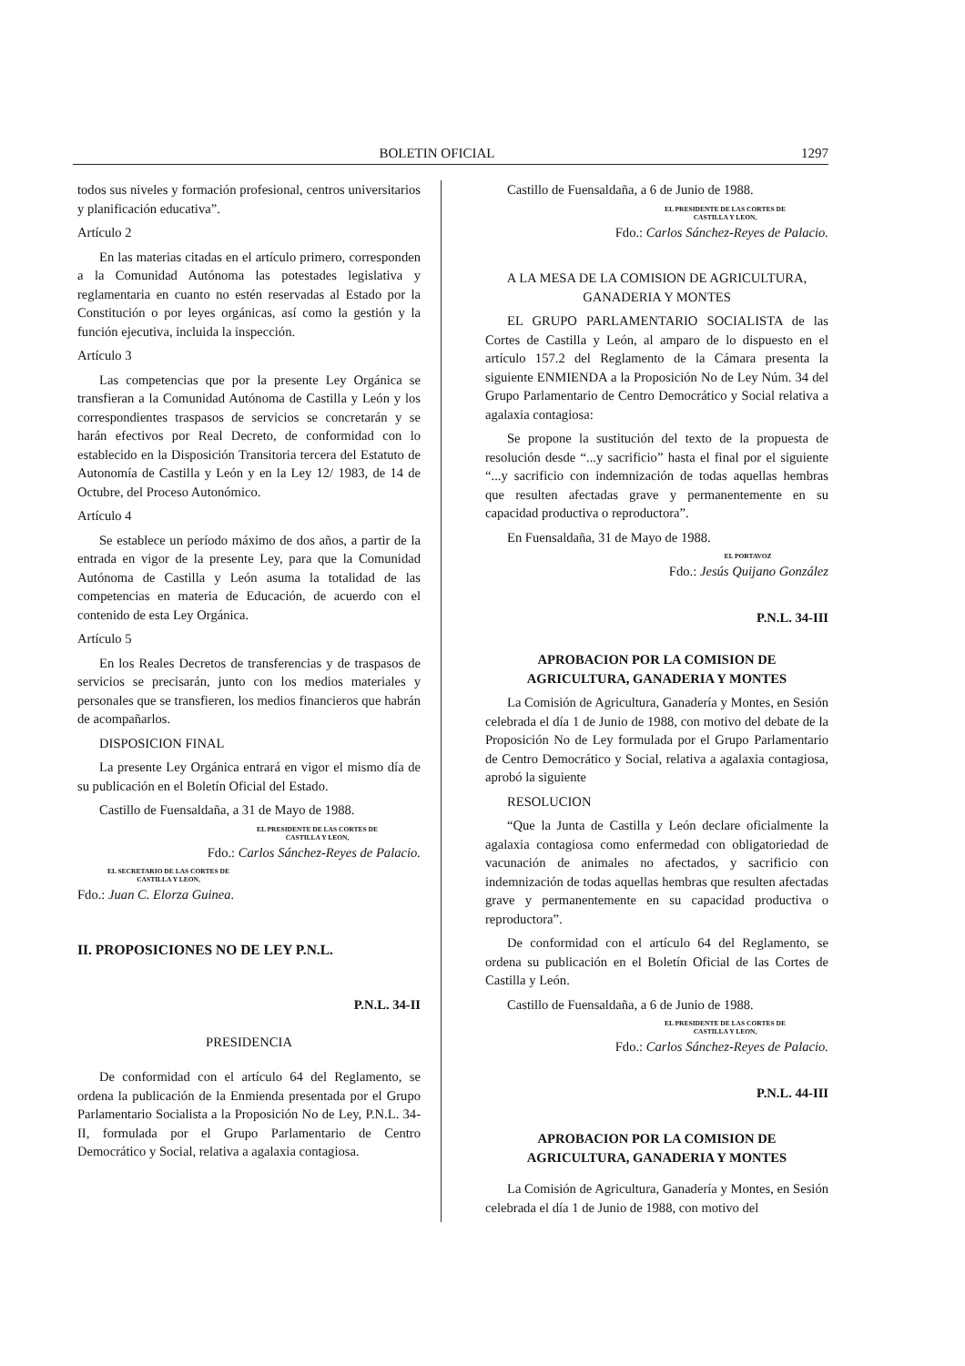BOLETIN OFICIAL 1297
todos sus niveles y formación profesional, centros universitarios y planificación educativa”.
Artículo 2
En las materias citadas en el artículo primero, corresponden a la Comunidad Autónoma las potestades legislativa y reglamentaria en cuanto no estén reservadas al Estado por la Constitución o por leyes orgánicas, así como la gestión y la función ejecutiva, incluida la inspección.
Artículo 3
Las competencias que por la presente Ley Orgánica se transfieran a la Comunidad Autónoma de Castilla y León y los correspondientes traspasos de servicios se concretarán y se harán efectivos por Real Decreto, de conformidad con lo establecido en la Disposición Transitoria tercera del Estatuto de Autonomía de Castilla y León y en la Ley 12/ 1983, de 14 de Octubre, del Proceso Autonómico.
Artículo 4
Se establece un período máximo de dos años, a partir de la entrada en vigor de la presente Ley, para que la Comunidad Autónoma de Castilla y León asuma la totalidad de las competencias en materia de Educación, de acuerdo con el contenido de esta Ley Orgánica.
Artículo 5
En los Reales Decretos de transferencias y de traspasos de servicios se precisarán, junto con los medios materiales y personales que se transfieren, los medios financieros que habrán de acompañarlos.
DISPOSICION FINAL
La presente Ley Orgánica entrará en vigor el mismo día de su publicación en el Boletín Oficial del Estado.
Castillo de Fuensaldaña, a 31 de Mayo de 1988.
EL PRESIDENTE DE LAS CORTES DE
CASTILLA Y LEON,
Fdo.: Carlos Sánchez-Reyes de Palacio.
EL SECRETARIO DE LAS CORTES DE
CASTILLA Y LEON,
Fdo.: Juan C. Elorza Guinea.
II. PROPOSICIONES NO DE LEY P.N.L.
P.N.L. 34-II
PRESIDENCIA
De conformidad con el artículo 64 del Reglamento, se ordena la publicación de la Enmienda presentada por el Grupo Parlamentario Socialista a la Proposición No de Ley, P.N.L. 34-II, formulada por el Grupo Parlamentario de Centro Democrático y Social, relativa a agalaxia contagiosa.
Castillo de Fuensaldaña, a 6 de Junio de 1988.
EL PRESIDENTE DE LAS CORTES DE
CASTILLA Y LEON,
Fdo.: Carlos Sánchez-Reyes de Palacio.
A LA MESA DE LA COMISION DE AGRICULTURA, GANADERIA Y MONTES
EL GRUPO PARLAMENTARIO SOCIALISTA de las Cortes de Castilla y León, al amparo de lo dispuesto en el artículo 157.2 del Reglamento de la Cámara presenta la siguiente ENMIENDA a la Proposición No de Ley Núm. 34 del Grupo Parlamentario de Centro Democrático y Social relativa a agalaxia contagiosa:
Se propone la sustitución del texto de la propuesta de resolución desde “...y sacrificio” hasta el final por el siguiente “...y sacrificio con indemnización de todas aquellas hembras que resulten afectadas grave y permanentemente en su capacidad productiva o reproductora”.
En Fuensaldaña, 31 de Mayo de 1988.
EL PORTAVOZ
Fdo.: Jesús Quijano González
P.N.L. 34-III
APROBACION POR LA COMISION DE AGRICULTURA, GANADERIA Y MONTES
La Comisión de Agricultura, Ganadería y Montes, en Sesión celebrada el día 1 de Junio de 1988, con motivo del debate de la Proposición No de Ley formulada por el Grupo Parlamentario de Centro Democrático y Social, relativa a agalaxia contagiosa, aprobó la siguiente
RESOLUCION
“Que la Junta de Castilla y León declare oficialmente la agalaxia contagiosa como enfermedad con obligatoriedad de vacunación de animales no afectados, y sacrificio con indemnización de todas aquellas hembras que resulten afectadas grave y permanentemente en su capacidad productiva o reproductora”.
De conformidad con el artículo 64 del Reglamento, se ordena su publicación en el Boletín Oficial de las Cortes de Castilla y León.
Castillo de Fuensaldaña, a 6 de Junio de 1988.
EL PRESIDENTE DE LAS CORTES DE
CASTILLA Y LEON,
Fdo.: Carlos Sánchez-Reyes de Palacio.
P.N.L. 44-III
APROBACION POR LA COMISION DE AGRICULTURA, GANADERIA Y MONTES
La Comisión de Agricultura, Ganadería y Montes, en Sesión celebrada el día 1 de Junio de 1988, con motivo del